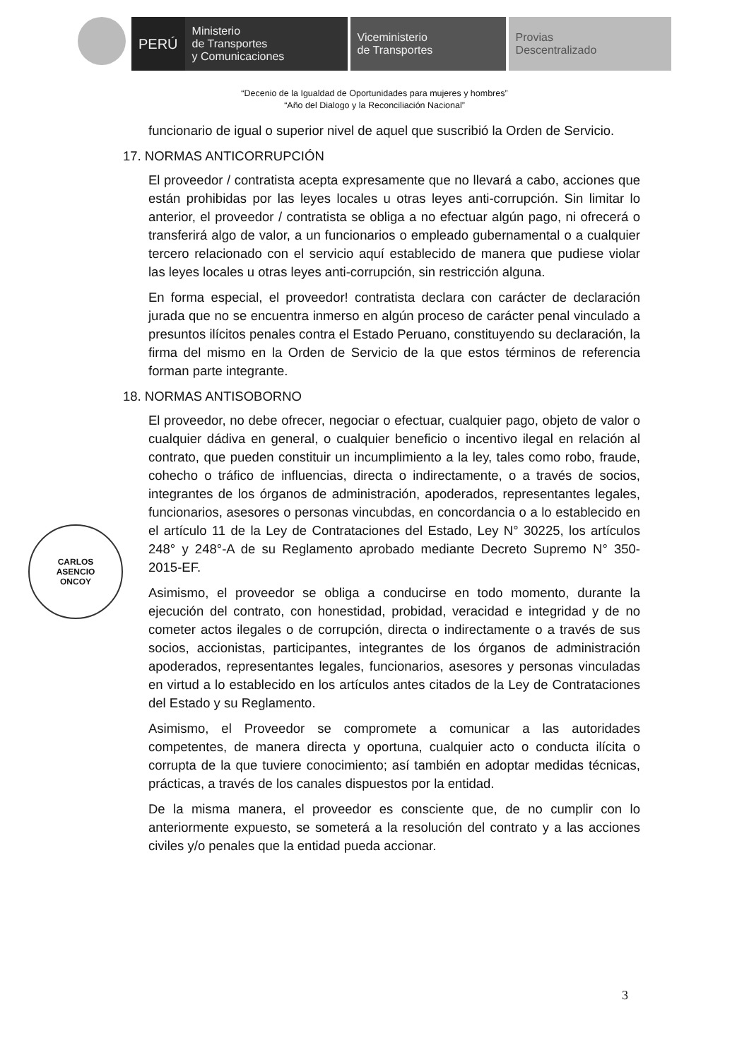PERÚ
Ministerio
de Transportes
y Comunicaciones
Viceministerio
de Transportes
Provias
Descentralizado
“Decenio de la Igualdad de Oportunidades para mujeres y hombres”
“Año del Dialogo y la Reconciliación Nacional”
funcionario de igual o superior nivel de aquel que suscribió la Orden de Servicio.
17. NORMAS ANTICORRUPCIÓN
El proveedor / contratista acepta expresamente que no llevará a cabo, acciones que están prohibidas por las leyes locales u otras leyes anti-corrupción. Sin limitar lo anterior, el proveedor / contratista se obliga a no efectuar algún pago, ni ofrecerá o transferirá algo de valor, a un funcionarios o empleado gubernamental o a cualquier tercero relacionado con el servicio aquí establecido de manera que pudiese violar las leyes locales u otras leyes anti-corrupción, sin restricción alguna.
En forma especial, el proveedor! contratista declara con carácter de declaración jurada que no se encuentra inmerso en algún proceso de carácter penal vinculado a presuntos ilícitos penales contra el Estado Peruano, constituyendo su declaración, la firma del mismo en la Orden de Servicio de la que estos términos de referencia forman parte integrante.
18. NORMAS ANTISOBORNO
El proveedor, no debe ofrecer, negociar o efectuar, cualquier pago, objeto de valor o cualquier dádiva en general, o cualquier beneficio o incentivo ilegal en relación al contrato, que pueden constituir un incumplimiento a la ley, tales como robo, fraude, cohecho o tráfico de influencias, directa o indirectamente, o a través de socios, integrantes de los órganos de administración, apoderados, representantes legales, funcionarios, asesores o personas vincubdas, en concordancia o a lo establecido en el artículo 11 de la Ley de Contrataciones del Estado, Ley N° 30225, los artículos 248° y 248°-A de su Reglamento aprobado mediante Decreto Supremo N° 350-2015-EF.
Asimismo, el proveedor se obliga a conducirse en todo momento, durante la ejecución del contrato, con honestidad, probidad, veracidad e integridad y de no cometer actos ilegales o de corrupción, directa o indirectamente o a través de sus socios, accionistas, participantes, integrantes de los órganos de administración apoderados, representantes legales, funcionarios, asesores y personas vinculadas en virtud a lo establecido en los artículos antes citados de la Ley de Contrataciones del Estado y su Reglamento.
Asimismo, el Proveedor se compromete a comunicar a las autoridades competentes, de manera directa y oportuna, cualquier acto o conducta ilícita o corrupta de la que tuviere conocimiento; así también en adoptar medidas técnicas, prácticas, a través de los canales dispuestos por la entidad.
De la misma manera, el proveedor es consciente que, de no cumplir con lo anteriormente expuesto, se someterá a la resolución del contrato y a las acciones civiles y/o penales que la entidad pueda accionar.
CARLOS
ASENCIO
ONCOY
3